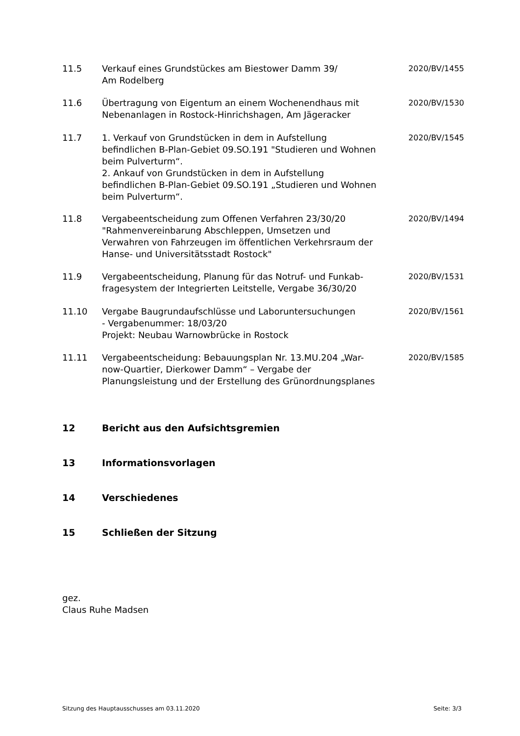11.5 Verkauf eines Grundstückes am Biestower Damm 39/
Am Rodelberg
2020/BV/1455
11.6 Übertragung von Eigentum an einem Wochenendhaus mit Nebenanlagen in Rostock-Hinrichshagen, Am Jägeracker
2020/BV/1530
11.7 1. Verkauf von Grundstücken in dem in Aufstellung befindlichen B-Plan-Gebiet 09.SO.191 "Studieren und Wohnen beim Pulverturm“.
2. Ankauf von Grundstücken in dem in Aufstellung befindlichen B-Plan-Gebiet 09.SO.191 „Studieren und Wohnen beim Pulverturm“.
2020/BV/1545
11.8 Vergabeentscheidung zum Offenen Verfahren 23/30/20 "Rahmenvereinbarung Abschleppen, Umsetzen und Verwahren von Fahrzeugen im öffentlichen Verkehrsraum der Hanse- und Universitätsstadt Rostock"
2020/BV/1494
11.9 Vergabeentscheidung, Planung für das Notruf- und Funkab-fragesystem der Integrierten Leitstelle, Vergabe 36/30/20
2020/BV/1531
11.10 Vergabe Baugrundaufschlüsse und Laboruntersuchungen
- Vergabenummer: 18/03/20
Projekt: Neubau Warnowbrücke in Rostock
2020/BV/1561
11.11 Vergabeentscheidung: Bebauungsplan Nr. 13.MU.204 „War-now-Quartier, Dierkower Damm“ – Vergabe der Planungsleistung und der Erstellung des Grünordnungsplanes
2020/BV/1585
12 Bericht aus den Aufsichtsgremien
13 Informationsvorlagen
14 Verschiedenes
15 Schließen der Sitzung
gez.
Claus Ruhe Madsen
Sitzung des Hauptausschusses am 03.11.2020 Seite: 3/3